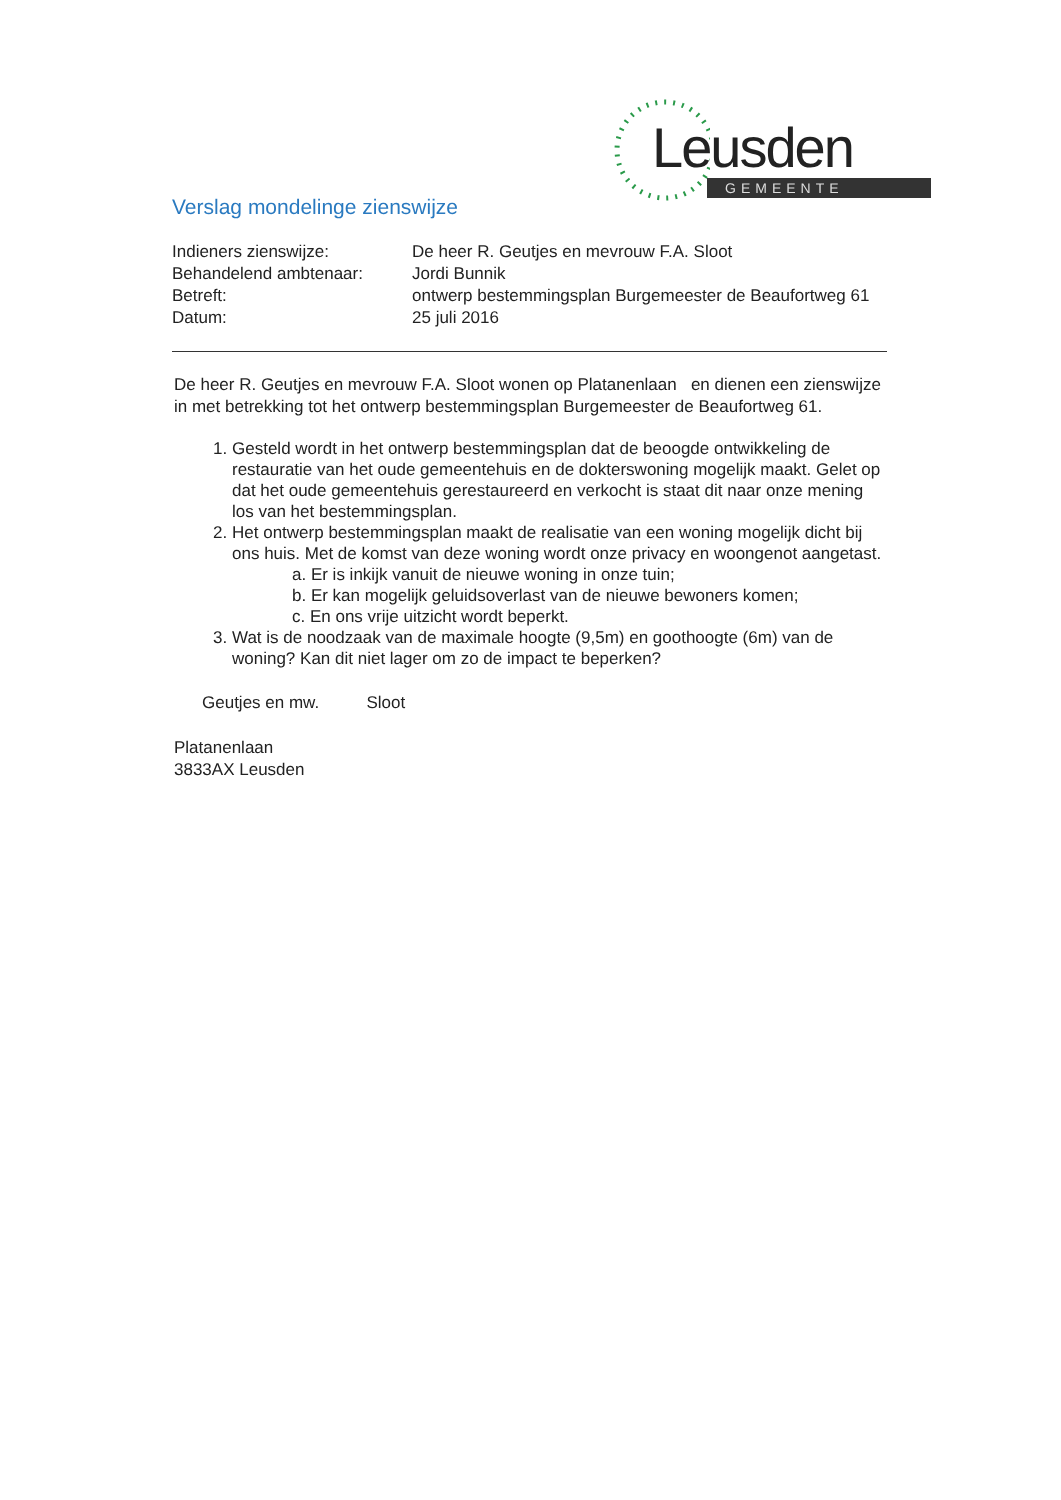Leusden
GEMEENTE
Verslag mondelinge zienswijze
Indieners zienswijze:
De heer R. Geutjes en mevrouw F.A. Sloot
Behandelend ambtenaar:
Jordi Bunnik
Betreft:
ontwerp bestemmingsplan Burgemeester de Beaufortweg 61
Datum:
25 juli 2016
De heer R. Geutjes en mevrouw F.A. Sloot wonen op Platanenlaan en dienen een zienswijze in met betrekking tot het ontwerp bestemmingsplan Burgemeester de Beaufortweg 61.
1. Gesteld wordt in het ontwerp bestemmingsplan dat de beoogde ontwikkeling de restauratie van het oude gemeentehuis en de dokterswoning mogelijk maakt. Gelet op dat het oude gemeentehuis gerestaureerd en verkocht is staat dit naar onze mening los van het bestemmingsplan.
2. Het ontwerp bestemmingsplan maakt de realisatie van een woning mogelijk dicht bij ons huis. Met de komst van deze woning wordt onze privacy en woongenot aangetast.
a. Er is inkijk vanuit de nieuwe woning in onze tuin;
b. Er kan mogelijk geluidsoverlast van de nieuwe bewoners komen;
c. En ons vrije uitzicht wordt beperkt.
3. Wat is de noodzaak van de maximale hoogte (9,5m) en goothoogte (6m) van de woning? Kan dit niet lager om zo de impact te beperken?
Geutjes en mw. Sloot
Platanenlaan
3833AX Leusden